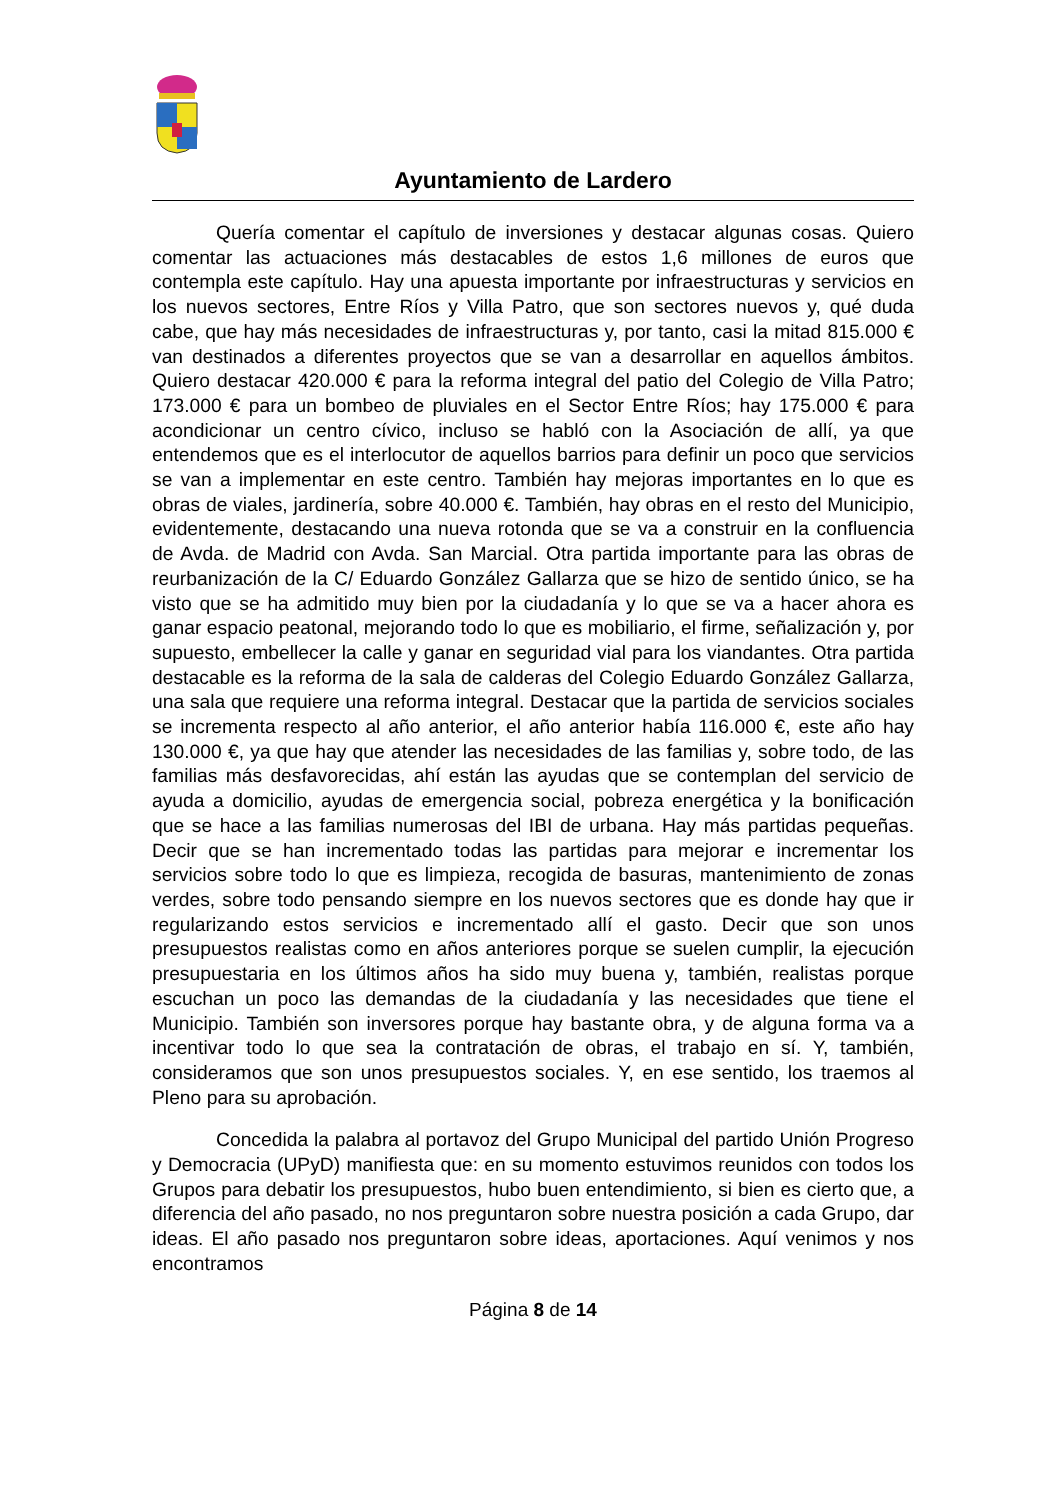Ayuntamiento de Lardero
Quería comentar el capítulo de inversiones y destacar algunas cosas. Quiero comentar las actuaciones más destacables de estos 1,6 millones de euros que contempla este capítulo. Hay una apuesta importante por infraestructuras y servicios en los nuevos sectores, Entre Ríos y Villa Patro, que son sectores nuevos y, qué duda cabe, que hay más necesidades de infraestructuras y, por tanto, casi la mitad 815.000 € van destinados a diferentes proyectos que se van a desarrollar en aquellos ámbitos. Quiero destacar 420.000 € para la reforma integral del patio del Colegio de Villa Patro; 173.000 € para un bombeo de pluviales en el Sector Entre Ríos; hay 175.000 € para acondicionar un centro cívico, incluso se habló con la Asociación de allí, ya que entendemos que es el interlocutor de aquellos barrios para definir un poco que servicios se van a implementar en este centro. También hay mejoras importantes en lo que es obras de viales, jardinería, sobre 40.000 €. También, hay obras en el resto del Municipio, evidentemente, destacando una nueva rotonda que se va a construir en la confluencia de Avda. de Madrid con Avda. San Marcial. Otra partida importante para las obras de reurbanización de la C/ Eduardo González Gallarza que se hizo de sentido único, se ha visto que se ha admitido muy bien por la ciudadanía y lo que se va a hacer ahora es ganar espacio peatonal, mejorando todo lo que es mobiliario, el firme, señalización y, por supuesto, embellecer la calle y ganar en seguridad vial para los viandantes. Otra partida destacable es la reforma de la sala de calderas del Colegio Eduardo González Gallarza, una sala que requiere una reforma integral. Destacar que la partida de servicios sociales se incrementa respecto al año anterior, el año anterior había 116.000 €, este año hay 130.000 €, ya que hay que atender las necesidades de las familias y, sobre todo, de las familias más desfavorecidas, ahí están las ayudas que se contemplan del servicio de ayuda a domicilio, ayudas de emergencia social, pobreza energética y la bonificación que se hace a las familias numerosas del IBI de urbana. Hay más partidas pequeñas. Decir que se han incrementado todas las partidas para mejorar e incrementar los servicios sobre todo lo que es limpieza, recogida de basuras, mantenimiento de zonas verdes, sobre todo pensando siempre en los nuevos sectores que es donde hay que ir regularizando estos servicios e incrementado allí el gasto. Decir que son unos presupuestos realistas como en años anteriores porque se suelen cumplir, la ejecución presupuestaria en los últimos años ha sido muy buena y, también, realistas porque escuchan un poco las demandas de la ciudadanía y las necesidades que tiene el Municipio. También son inversores porque hay bastante obra, y de alguna forma va a incentivar todo lo que sea la contratación de obras, el trabajo en sí. Y, también, consideramos que son unos presupuestos sociales. Y, en ese sentido, los traemos al Pleno para su aprobación.
Concedida la palabra al portavoz del Grupo Municipal del partido Unión Progreso y Democracia (UPyD) manifiesta que: en su momento estuvimos reunidos con todos los Grupos para debatir los presupuestos, hubo buen entendimiento, si bien es cierto que, a diferencia del año pasado, no nos preguntaron sobre nuestra posición a cada Grupo, dar ideas. El año pasado nos preguntaron sobre ideas, aportaciones. Aquí venimos y nos encontramos
Página 8 de 14